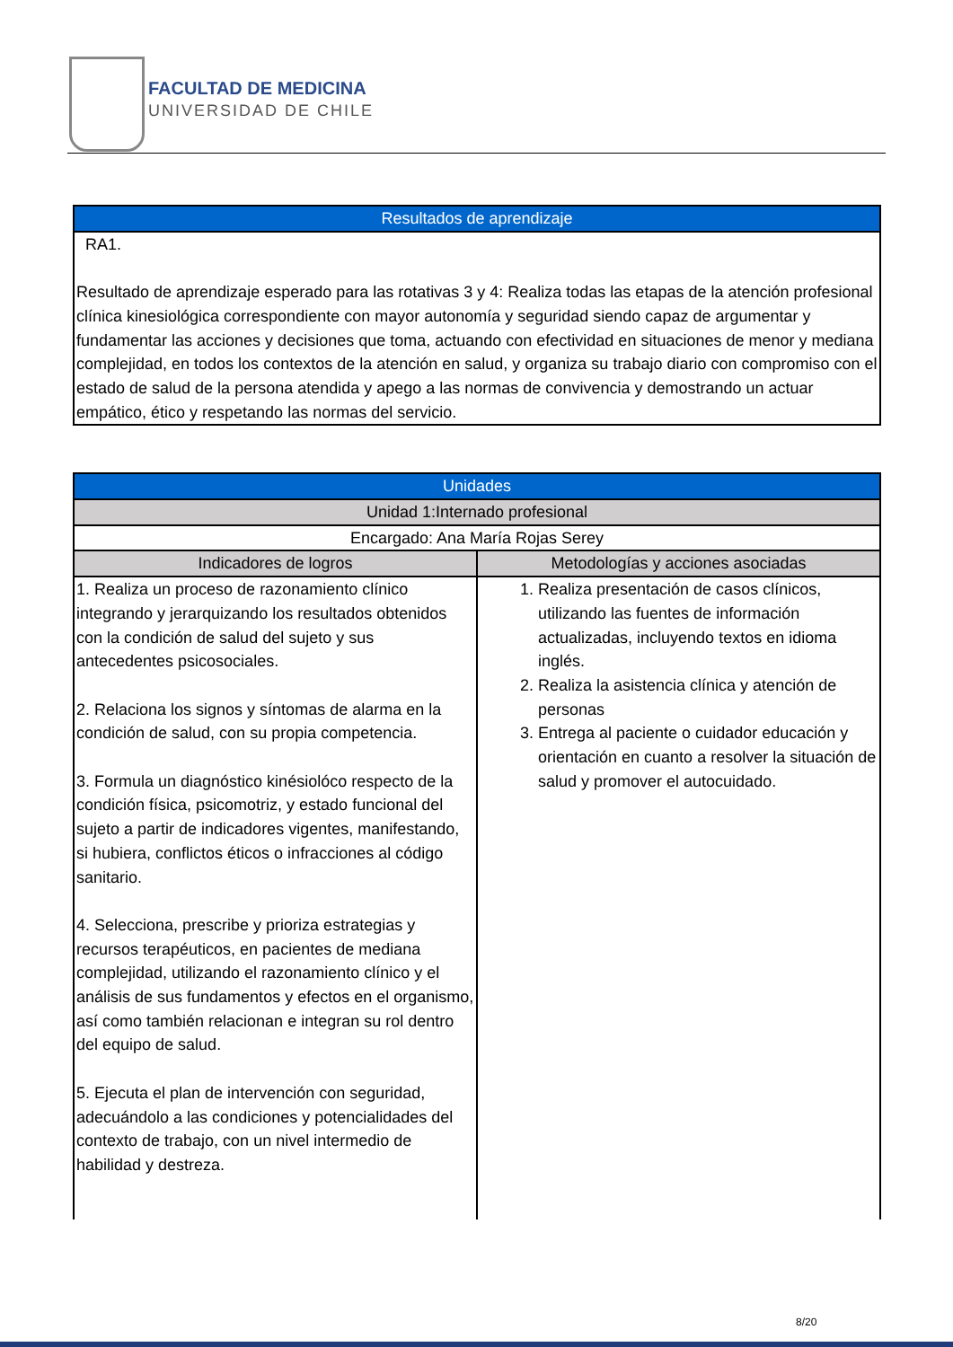FACULTAD DE MEDICINA
UNIVERSIDAD DE CHILE
| Resultados de aprendizaje |
| --- |
| RA1. Resultado de aprendizaje esperado para las rotativas 3 y 4: Realiza todas las etapas de la atención profesional clínica kinesiológica correspondiente con mayor autonomía y seguridad siendo capaz de argumentar y fundamentar las acciones y decisiones que toma, actuando con efectividad en situaciones de menor y mediana complejidad, en todos los contextos de la atención en salud, y organiza su trabajo diario con compromiso con el estado de salud de la persona atendida y apego a las normas de convivencia y demostrando un actuar empático, ético y respetando las normas del servicio. |
| Unidades | |
| --- | --- |
| Unidad 1:Internado profesional | |
| Encargado: Ana María Rojas Serey | |
| Indicadores de logros | Metodologías y acciones asociadas |
| 1. Realiza un proceso de razonamiento clínico integrando y jerarquizando los resultados obtenidos con la condición de salud del sujeto y sus antecedentes psicosociales. 2. Relaciona los signos y síntomas de alarma en la condición de salud, con su propia competencia. 3. Formula un diagnóstico kinésiolóco respecto de la condición física, psicomotriz, y estado funcional del sujeto a partir de indicadores vigentes, manifestando, si hubiera, conflictos éticos o infracciones al código sanitario. 4. Selecciona, prescribe y prioriza estrategias y recursos terapéuticos, en pacientes de mediana complejidad, utilizando el razonamiento clínico y el análisis de sus fundamentos y efectos en el organismo, así como también relacionan e integran su rol dentro del equipo de salud. 5. Ejecuta el plan de intervención con seguridad, adecuándolo a las condiciones y potencialidades del contexto de trabajo, con un nivel intermedio de habilidad y destreza. | 1. Realiza presentación de casos clínicos, utilizando las fuentes de información actualizadas, incluyendo textos en idioma inglés. 2. Realiza la asistencia clínica y atención de personas 3. Entrega al paciente o cuidador educación y orientación en cuanto a resolver la situación de salud y promover el autocuidado. |
8/20